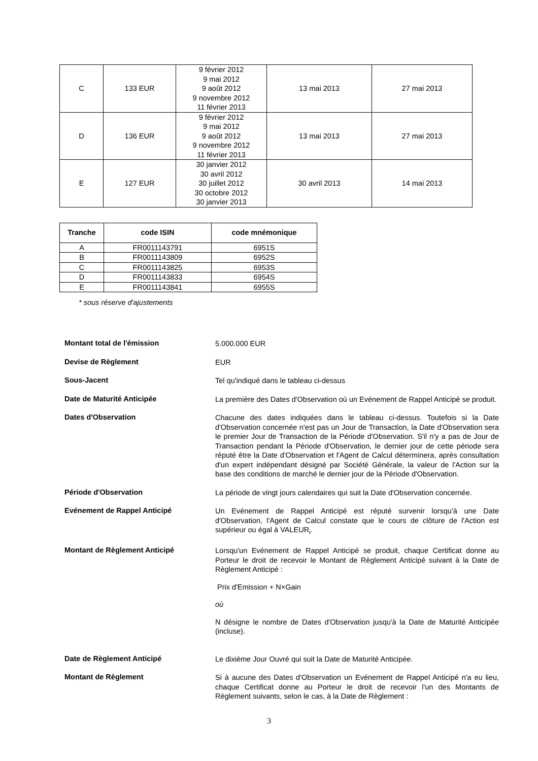| C | 133 EUR | 9 février 2012 9 mai 2012 9 août 2012 9 novembre 2012 11 février 2013 | 13 mai 2013 | 27 mai 2013 |
| D | 136 EUR | 9 février 2012 9 mai 2012 9 août 2012 9 novembre 2012 11 février 2013 | 13 mai 2013 | 27 mai 2013 |
| E | 127 EUR | 30 janvier 2012 30 avril 2012 30 juillet 2012 30 octobre 2012 30 janvier 2013 | 30 avril 2013 | 14 mai 2013 |
| Tranche | code ISIN | code mnémonique |
| --- | --- | --- |
| A | FR0011143791 | 6951S |
| B | FR0011143809 | 6952S |
| C | FR0011143825 | 6953S |
| D | FR0011143833 | 6954S |
| E | FR0011143841 | 6955S |
* sous réserve d'ajustements
Montant total de l'émission
5.000.000 EUR
Devise de Règlement
EUR
Sous-Jacent
Tel qu'indiqué dans le tableau ci-dessus
Date de Maturité Anticipée
La première des Dates d'Observation où un Evénement de Rappel Anticipé se produit.
Dates d'Observation
Chacune des dates indiquées dans le tableau ci-dessus. Toutefois si la Date d'Observation concernée n'est pas un Jour de Transaction, la Date d'Observation sera le premier Jour de Transaction de la Période d'Observation. S'il n'y a pas de Jour de Transaction pendant la Période d'Observation, le dernier jour de cette période sera réputé être la Date d'Observation et l'Agent de Calcul déterminera, après consultation d'un expert indépendant désigné par Société Générale, la valeur de l'Action sur la base des conditions de marché le dernier jour de la Période d'Observation.
Période d'Observation
La période de vingt jours calendaires qui suit la Date d'Observation concernée.
Evénement de Rappel Anticipé
Un Evénement de Rappel Anticipé est réputé survenir lorsqu'à une Date d'Observation, l'Agent de Calcul constate que le cours de clôture de l'Action est supérieur ou égal à VALEUR<sub>i</sub>.
Montant de Règlement Anticipé
Lorsqu'un Evénement de Rappel Anticipé se produit, chaque Certificat donne au Porteur le droit de recevoir le Montant de Règlement Anticipé suivant à la Date de Règlement Anticipé :
Prix d'Emission + N×Gain
où
N désigne le nombre de Dates d'Observation jusqu'à la Date de Maturité Anticipée (incluse).
Date de Règlement Anticipé
Le dixième Jour Ouvré qui suit la Date de Maturité Anticipée.
Montant de Règlement
Si à aucune des Dates d'Observation un Evénement de Rappel Anticipé n'a eu lieu, chaque Certificat donne au Porteur le droit de recevoir l'un des Montants de Règlement suivants, selon le cas, à la Date de Règlement :
3